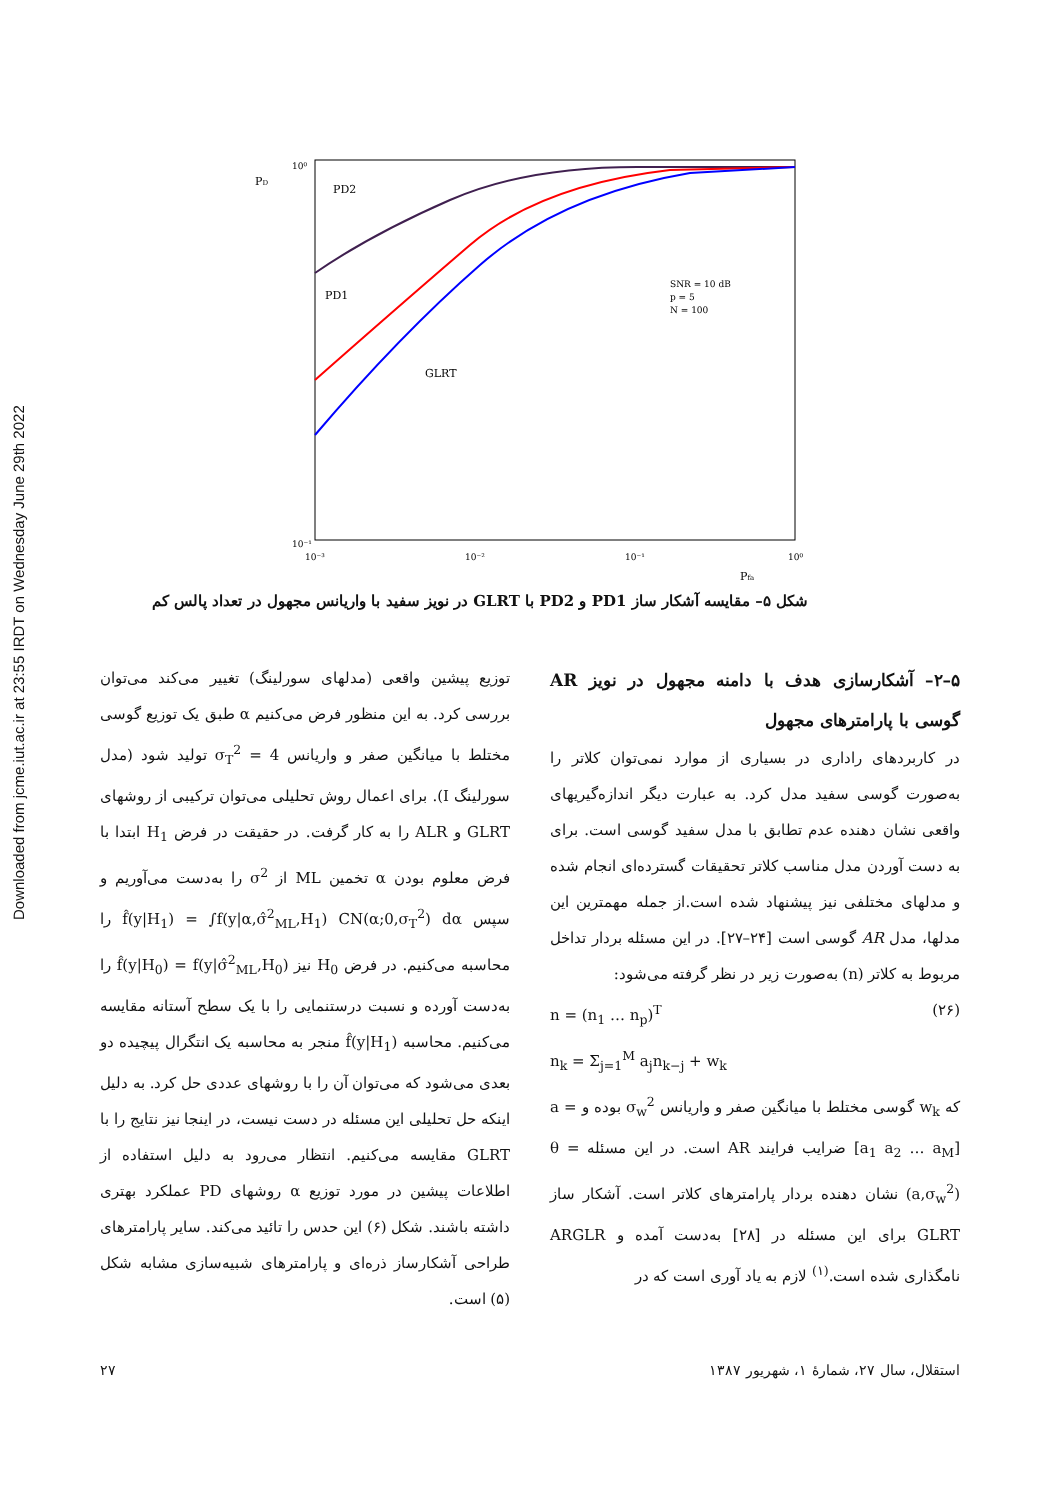Downloaded from jcme.iut.ac.ir at 23:55 IRDT on Wednesday June 29th 2022
10⁰
10⁻¹
10⁻³
10⁻²
10⁻¹
10⁰
PD
Pfa
PD2
PD1
GLRT
SNR = 10 dB
p = 5
N = 100
شکل ۵– مقایسه آشکار ساز PD1 و PD2 با GLRT در نویز سفید با واریانس مجهول در تعداد پالس کم
توزیع پیشین واقعی (مدلهای سورلینگ) تغییر می‌کند می‌توان بررسی کرد. به این منظور فرض می‌کنیم α طبق یک توزیع گوسی مختلط با میانگین صفر و واریانس σ<sub>T</sub><sup>2</sup> = 4 تولید شود (مدل سورلینگ I). برای اعمال روش تحلیلی می‌توان ترکیبی از روشهای GLRT و ALR را به کار گرفت. در حقیقت در فرض H<sub>1</sub> ابتدا با فرض معلوم بودن α تخمین ML از σ<sup>2</sup> را به‌دست می‌آوریم و سپس f̂(y|H<sub>1</sub>) = ∫f(y|α,σ̂<sup>2</sup><sub>ML</sub>,H<sub>1</sub>) CN(α;0,σ<sub>T</sub><sup>2</sup>) dα را محاسبه می‌کنیم. در فرض H<sub>0</sub> نیز f̂(y|H<sub>0</sub>) = f(y|σ̂<sup>2</sup><sub>ML</sub>,H<sub>0</sub>) را به‌دست آورده و نسبت درستنمایی را با یک سطح آستانه مقایسه می‌کنیم. محاسبه f̂(y|H<sub>1</sub>) منجر به محاسبه یک انتگرال پیچیده دو بعدی می‌شود که می‌توان آن را با روشهای عددی حل کرد. به دلیل اینکه حل تحلیلی این مسئله در دست نیست، در اینجا نیز نتایج را با GLRT مقایسه می‌کنیم. انتظار می‌رود به دلیل استفاده از اطلاعات پیشین در مورد توزیع α روشهای PD عملکرد بهتری داشته باشند. شکل (۶) این حدس را تائید می‌کند. سایر پارامترهای طراحی آشکارساز ذره‌ای و پارامترهای شبیه‌سازی مشابه شکل (۵) است.
۵–۲– آشکارسازی هدف با دامنه مجهول در نویز AR گوسی با پارامترهای مجهول
در کاربردهای راداری در بسیاری از موارد نمی‌توان کلاتر را به‌صورت گوسی سفید مدل کرد. به عبارت دیگر اندازه‌گیریهای واقعی نشان دهنده عدم تطابق با مدل سفید گوسی است. برای به دست آوردن مدل مناسب کلاتر تحقیقات گسترده‌ای انجام شده و مدلهای مختلفی نیز پیشنهاد شده است.از جمله مهمترین این مدلها، مدل AR گوسی است [۲۴–۲۷]. در این مسئله بردار تداخل مربوط به کلاتر (n) به‌صورت زیر در نظر گرفته می‌شود:
n = (n<sub>1</sub> … n<sub>p</sub>)<sup>T</sup>
n<sub>k</sub> = Σ<sub>j=1</sub><sup>M</sup> a<sub>j</sub>n<sub>k−j</sub> + w<sub>k</sub>
(۲۶)
که w<sub>k</sub> گوسی مختلط با میانگین صفر و واریانس σ<sub>w</sub><sup>2</sup> بوده و a = [a<sub>1</sub> a<sub>2</sub> … a<sub>M</sub>] ضرایب فرایند AR است. در این مسئله θ = (a,σ<sub>w</sub><sup>2</sup>) نشان دهنده بردار پارامترهای کلاتر است. آشکار ساز GLRT برای این مسئله در [۲۸] به‌دست آمده و ARGLR نامگذاری شده است.<sup>(۱)</sup> لازم به یاد آوری است که در
۲۷ استقلال، سال ۲۷، شمارهٔ ۱، شهریور ۱۳۸۷